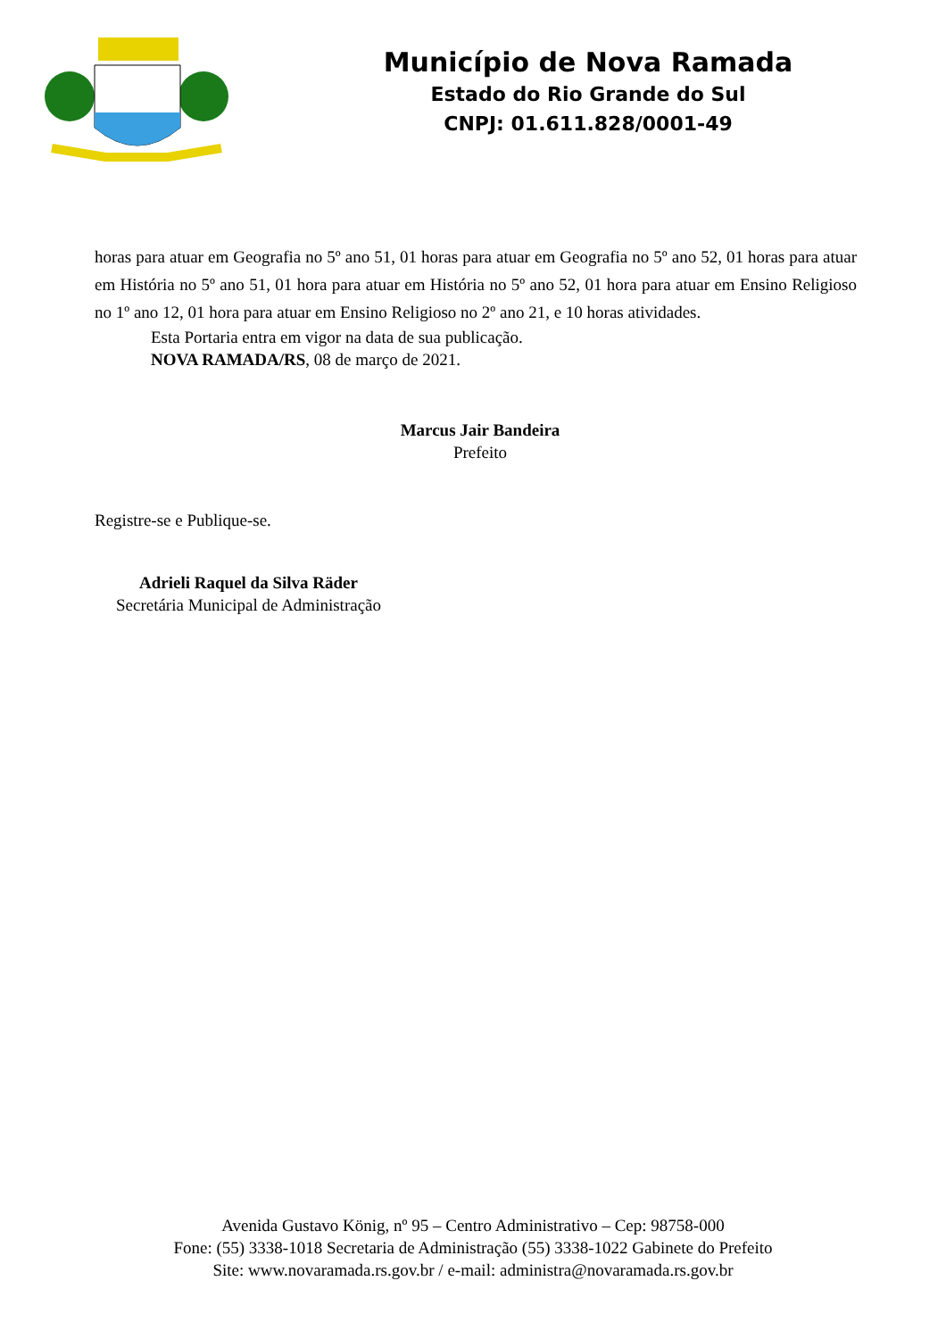Município de Nova Ramada
Estado do Rio Grande do Sul
CNPJ: 01.611.828/0001-49
horas para atuar em Geografia no 5º ano 51, 01 horas para atuar em Geografia no 5º ano 52, 01 horas para atuar em História no 5º ano 51, 01 hora para atuar em História no 5º ano 52, 01 hora para atuar em Ensino Religioso no 1º ano 12, 01 hora para atuar em Ensino Religioso no 2º ano 21, e 10 horas atividades.
Esta Portaria entra em vigor na data de sua publicação.
NOVA RAMADA/RS, 08 de março de 2021.
Marcus Jair Bandeira
Prefeito
Registre-se e Publique-se.
Adrieli Raquel da Silva Räder
Secretária Municipal de Administração
Avenida Gustavo König, nº 95 – Centro Administrativo – Cep: 98758-000
Fone: (55) 3338-1018 Secretaria de Administração (55) 3338-1022 Gabinete do Prefeito
Site: www.novaramada.rs.gov.br / e-mail: administra@novaramada.rs.gov.br